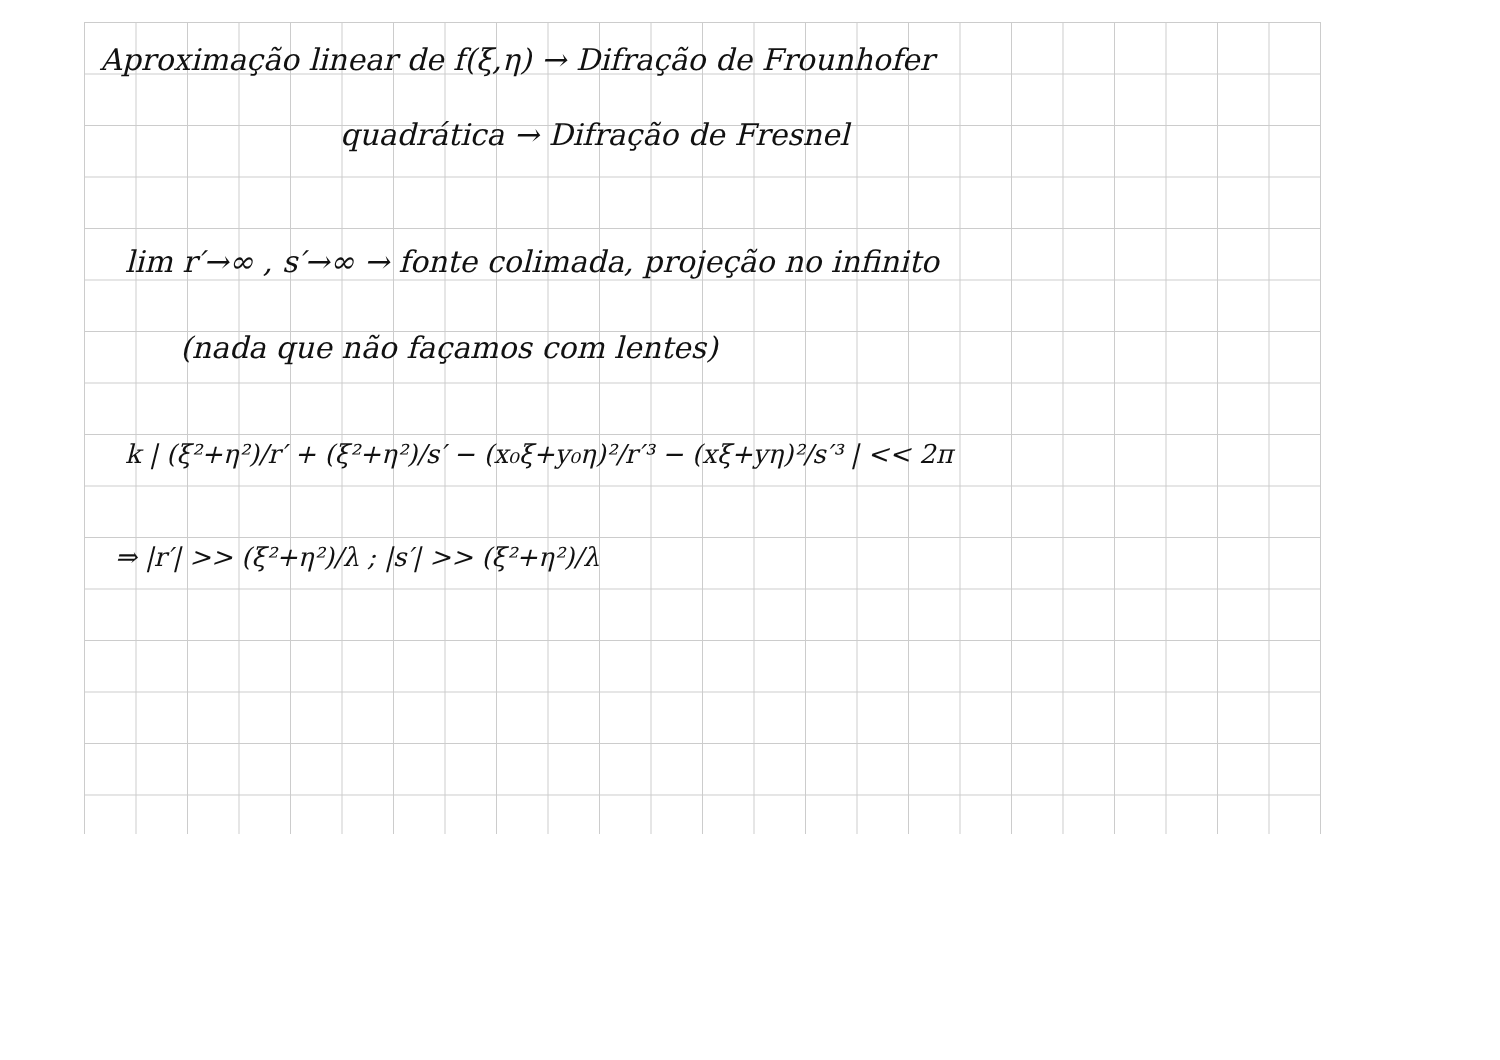Aproximação linear de f(ξ,η) → Difração de Frounhofer
quadrática → Difração de Fresnel
lim r′→∞ , s′→∞ → fonte colimada, projeção no infinito
(nada que não façamos com lentes)
k | (ξ²+η²)/r′ + (ξ²+η²)/s′ − (x₀ξ+y₀η)²/r′³ − (xξ+yη)²/s′³ | << 2π
⇒ |r′| >> (ξ²+η²)/λ ; |s′| >> (ξ²+η²)/λ